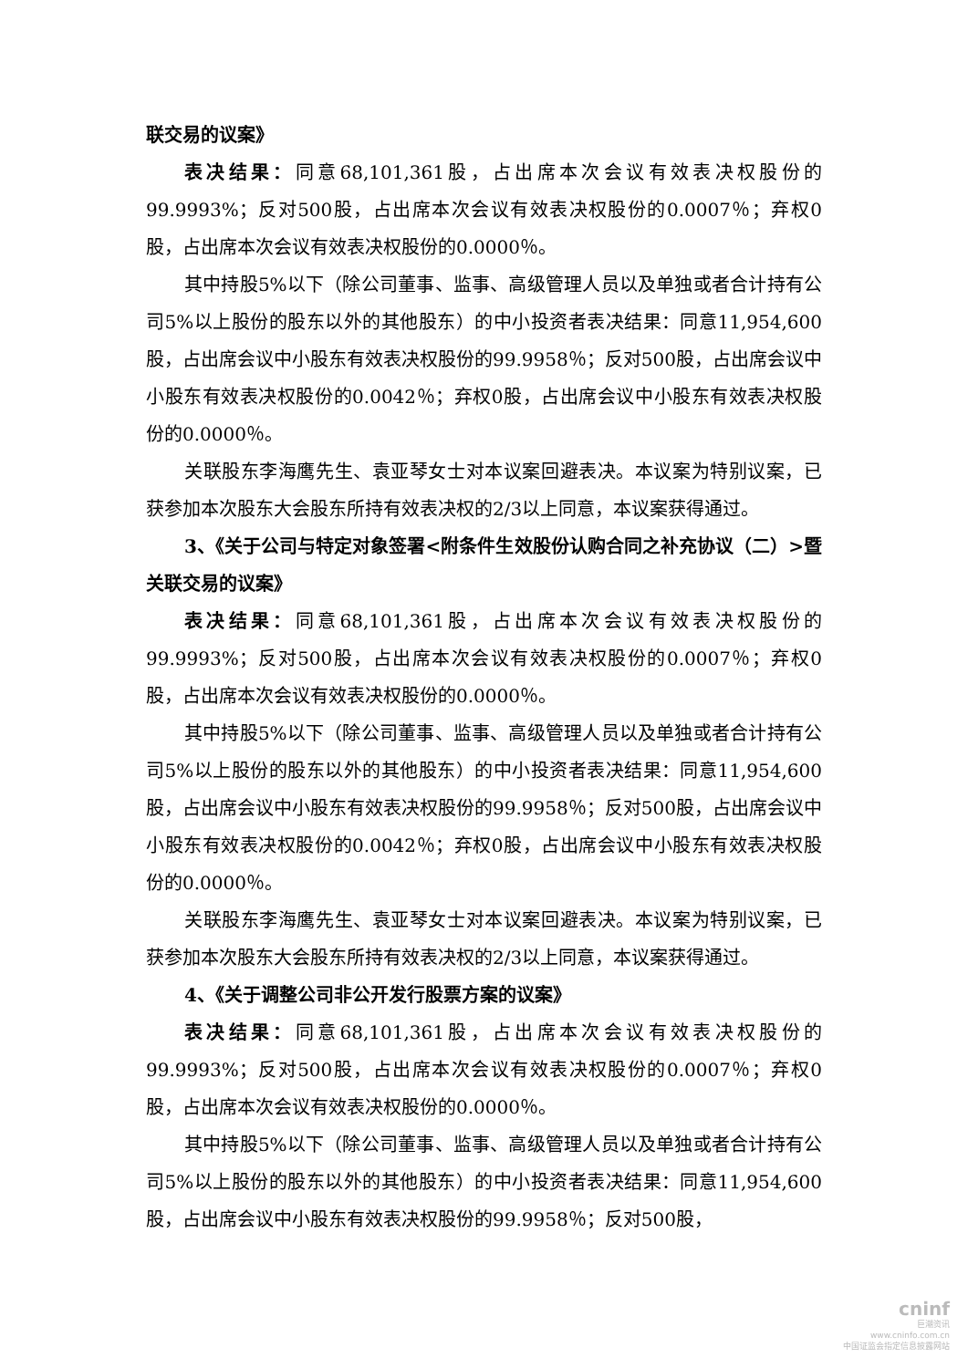联交易的议案》
表决结果：同意68,101,361股，占出席本次会议有效表决权股份的99.9993%；反对500股，占出席本次会议有效表决权股份的0.0007％；弃权0股，占出席本次会议有效表决权股份的0.0000％。
其中持股5%以下（除公司董事、监事、高级管理人员以及单独或者合计持有公司5%以上股份的股东以外的其他股东）的中小投资者表决结果：同意11,954,600股，占出席会议中小股东有效表决权股份的99.9958％；反对500股，占出席会议中小股东有效表决权股份的0.0042％；弃权0股，占出席会议中小股东有效表决权股份的0.0000％。
关联股东李海鹰先生、袁亚琴女士对本议案回避表决。本议案为特别议案，已获参加本次股东大会股东所持有效表决权的2/3以上同意，本议案获得通过。
3、《关于公司与特定对象签署<附条件生效股份认购合同之补充协议（二）>暨关联交易的议案》
表决结果：同意68,101,361股，占出席本次会议有效表决权股份的99.9993%；反对500股，占出席本次会议有效表决权股份的0.0007％；弃权0股，占出席本次会议有效表决权股份的0.0000％。
其中持股5%以下（除公司董事、监事、高级管理人员以及单独或者合计持有公司5%以上股份的股东以外的其他股东）的中小投资者表决结果：同意11,954,600股，占出席会议中小股东有效表决权股份的99.9958％；反对500股，占出席会议中小股东有效表决权股份的0.0042％；弃权0股，占出席会议中小股东有效表决权股份的0.0000％。
关联股东李海鹰先生、袁亚琴女士对本议案回避表决。本议案为特别议案，已获参加本次股东大会股东所持有效表决权的2/3以上同意，本议案获得通过。
4、《关于调整公司非公开发行股票方案的议案》
表决结果：同意68,101,361股，占出席本次会议有效表决权股份的99.9993%；反对500股，占出席本次会议有效表决权股份的0.0007％；弃权0股，占出席本次会议有效表决权股份的0.0000％。
其中持股5%以下（除公司董事、监事、高级管理人员以及单独或者合计持有公司5%以上股份的股东以外的其他股东）的中小投资者表决结果：同意11,954,600股，占出席会议中小股东有效表决权股份的99.9958％；反对500股，
cninf
巨潮资讯
www.cninfo.com.cn
中国证监会指定信息披露网站